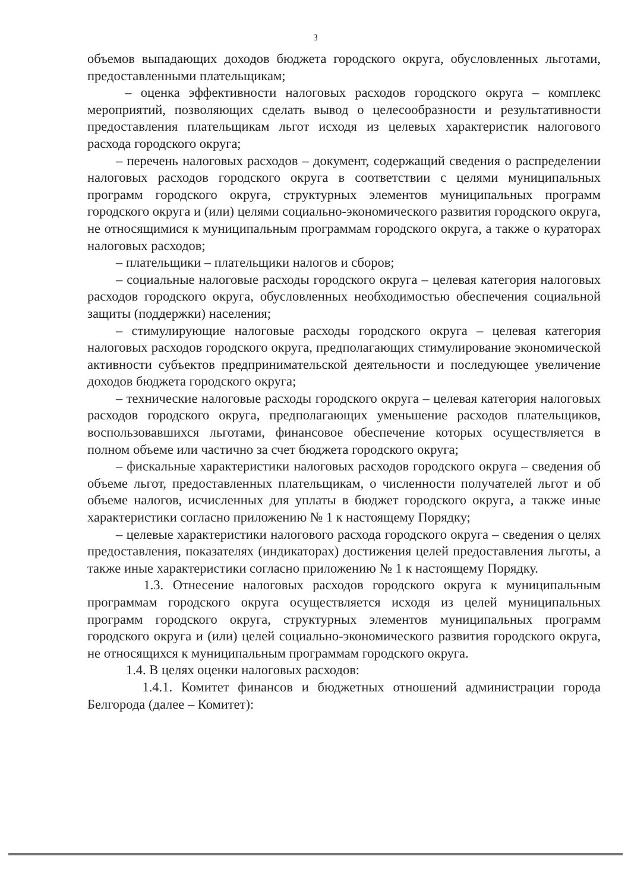3
объемов выпадающих доходов бюджета городского округа, обусловленных льготами, предоставленными плательщикам;
– оценка эффективности налоговых расходов городского округа – комплекс мероприятий, позволяющих сделать вывод о целесообразности и результативности предоставления плательщикам льгот исходя из целевых характеристик налогового расхода городского округа;
– перечень налоговых расходов – документ, содержащий сведения о распределении налоговых расходов городского округа в соответствии с целями муниципальных программ городского округа, структурных элементов муниципальных программ городского округа и (или) целями социально-экономического развития городского округа, не относящимися к муниципальным программам городского округа, а также о кураторах налоговых расходов;
– плательщики – плательщики налогов и сборов;
– социальные налоговые расходы городского округа – целевая категория налоговых расходов городского округа, обусловленных необходимостью обеспечения социальной защиты (поддержки) населения;
– стимулирующие налоговые расходы городского округа – целевая категория налоговых расходов городского округа, предполагающих стимулирование экономической активности субъектов предпринимательской деятельности и последующее увеличение доходов бюджета городского округа;
– технические налоговые расходы городского округа – целевая категория налоговых расходов городского округа, предполагающих уменьшение расходов плательщиков, воспользовавшихся льготами, финансовое обеспечение которых осуществляется в полном объеме или частично за счет бюджета городского округа;
– фискальные характеристики налоговых расходов городского округа – сведения об объеме льгот, предоставленных плательщикам, о численности получателей льгот и об объеме налогов, исчисленных для уплаты в бюджет городского округа, а также иные характеристики согласно приложению № 1 к настоящему Порядку;
– целевые характеристики налогового расхода городского округа – сведения о целях предоставления, показателях (индикаторах) достижения целей предоставления льготы, а также иные характеристики согласно приложению № 1 к настоящему Порядку.
1.3. Отнесение налоговых расходов городского округа к муниципальным программам городского округа осуществляется исходя из целей муниципальных программ городского округа, структурных элементов муниципальных программ городского округа и (или) целей социально-экономического развития городского округа, не относящихся к муниципальным программам городского округа.
1.4. В целях оценки налоговых расходов:
1.4.1. Комитет финансов и бюджетных отношений администрации города Белгорода (далее – Комитет):